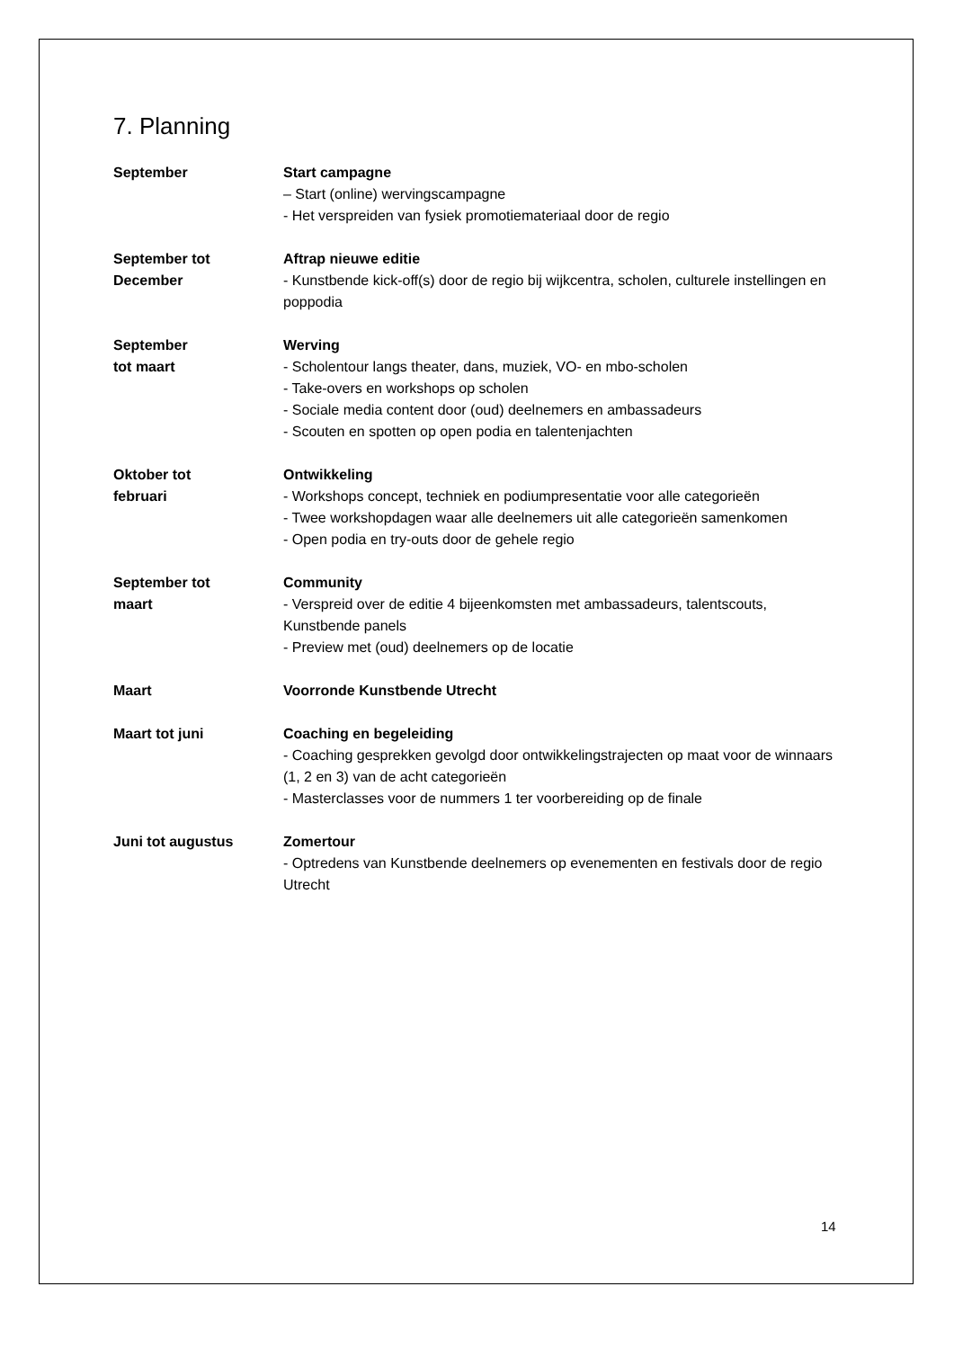7. Planning
September Start campagne
– Start (online) wervingscampagne
- Het verspreiden van fysiek promotiemateriaal door de regio
September tot
December
Aftrap nieuwe editie
- Kunstbende kick-off(s) door de regio bij wijkcentra, scholen, culturele instellingen en poppodia
September
tot maart
Werving
- Scholentour langs theater, dans, muziek, VO- en mbo-scholen
- Take-overs en workshops op scholen
- Sociale media content door (oud) deelnemers en ambassadeurs
- Scouten en spotten op open podia en talentenjachten
Oktober tot
februari
Ontwikkeling
- Workshops concept, techniek en podiumpresentatie voor alle categorieën
- Twee workshopdagen waar alle deelnemers uit alle categorieën samenkomen
- Open podia en try-outs door de gehele regio
September tot
maart
Community
- Verspreid over de editie 4 bijeenkomsten met ambassadeurs, talentscouts, Kunstbende panels
- Preview met (oud) deelnemers op de locatie
Maart Voorronde Kunstbende Utrecht
Maart tot juni Coaching en begeleiding
- Coaching gesprekken gevolgd door ontwikkelingstrajecten op maat voor de winnaars (1, 2 en 3) van de acht categorieën
- Masterclasses voor de nummers 1 ter voorbereiding op de finale
Juni tot augustus Zomertour
- Optredens van Kunstbende deelnemers op evenementen en festivals door de regio Utrecht
14